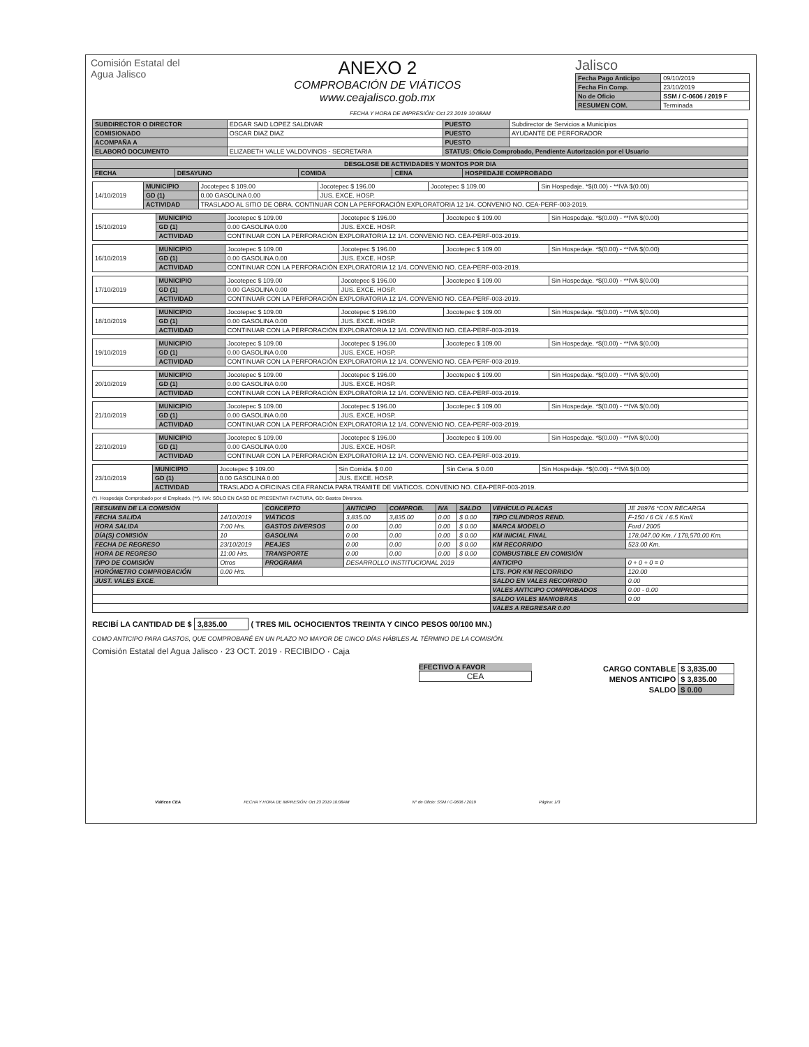Comisión Estatal del
Agua Jalisco
ANEXO 2
COMPROBACIÓN DE VIÁTICOS
www.ceajalisco.gob.mx
Jalisco
| Fecha Pago Anticipo | 09/10/2019 |
| Fecha Fin Comp. | 23/10/2019 |
| No de Oficio | SSM / C-0606 / 2019 F |
| RESUMEN COM. | Terminada |
FECHA Y HORA DE IMPRESIÓN: Oct 23 2019 10:08AM
| SUBDIRECTOR O DIRECTOR | EDGAR SAID LOPEZ SALDIVAR | PUESTO | Subdirector de Servicios a Municipios |
| COMISIONADO | OSCAR DIAZ DIAZ | PUESTO | AYUDANTE DE PERFORADOR |
| ACOMPAÑA A | | PUESTO | |
| ELABORÓ DOCUMENTO | ELIZABETH VALLE VALDOVINOS - SECRETARIA | STATUS: Oficio Comprobado, Pendiente Autorización por el Usuario | |
| DESGLOSE DE ACTIVIDADES Y MONTOS POR DIA | | | | |
| --- | --- | --- | --- | --- |
| FECHA | DESAYUNO | COMIDA | CENA | HOSPEDAJE COMPROBADO |
| 14/10/2019 | MUNICIPIO | Jocotepec $ 109.00 | Jocotepec $ 196.00 | Jocotepec $ 109.00 | Sin Hospedaje. *$(0.00) - **IVA $(0.00) |
| | GD (1) | 0.00 GASOLINA 0.00 | JUS. EXCE. HOSP. | | |
| | ACTIVIDAD | TRASLADO AL SITIO DE OBRA. CONTINUAR CON LA PERFORACIÓN EXPLORATORIA 12 1/4. CONVENIO NO. CEA-PERF-003-2019. | | | |
| 15/10/2019 | MUNICIPIO | Jocotepec $ 109.00 | Jocotepec $ 196.00 | Jocotepec $ 109.00 | Sin Hospedaje. *$(0.00) - **IVA $(0.00) |
| | GD (1) | 0.00 GASOLINA 0.00 | JUS. EXCE. HOSP. | | |
| | ACTIVIDAD | CONTINUAR CON LA PERFORACIÓN EXPLORATORIA 12 1/4. CONVENIO NO. CEA-PERF-003-2019. | | | |
| 16/10/2019 | MUNICIPIO | Jocotepec $ 109.00 | Jocotepec $ 196.00 | Jocotepec $ 109.00 | Sin Hospedaje. *$(0.00) - **IVA $(0.00) |
| | GD (1) | 0.00 GASOLINA 0.00 | JUS. EXCE. HOSP. | | |
| | ACTIVIDAD | CONTINUAR CON LA PERFORACIÓN EXPLORATORIA 12 1/4. CONVENIO NO. CEA-PERF-003-2019. | | | |
| 17/10/2019 | MUNICIPIO | Jocotepec $ 109.00 | Jocotepec $ 196.00 | Jocotepec $ 109.00 | Sin Hospedaje. *$(0.00) - **IVA $(0.00) |
| | GD (1) | 0.00 GASOLINA 0.00 | JUS. EXCE. HOSP. | | |
| | ACTIVIDAD | CONTINUAR CON LA PERFORACIÓN EXPLORATORIA 12 1/4. CONVENIO NO. CEA-PERF-003-2019. | | | |
| 18/10/2019 | MUNICIPIO | Jocotepec $ 109.00 | Jocotepec $ 196.00 | Jocotepec $ 109.00 | Sin Hospedaje. *$(0.00) - **IVA $(0.00) |
| | GD (1) | 0.00 GASOLINA 0.00 | JUS. EXCE. HOSP. | | |
| | ACTIVIDAD | CONTINUAR CON LA PERFORACIÓN EXPLORATORIA 12 1/4. CONVENIO NO. CEA-PERF-003-2019. | | | |
| 19/10/2019 | MUNICIPIO | Jocotepec $ 109.00 | Jocotepec $ 196.00 | Jocotepec $ 109.00 | Sin Hospedaje. *$(0.00) - **IVA $(0.00) |
| | GD (1) | 0.00 GASOLINA 0.00 | JUS. EXCE. HOSP. | | |
| | ACTIVIDAD | CONTINUAR CON LA PERFORACIÓN EXPLORATORIA 12 1/4. CONVENIO NO. CEA-PERF-003-2019. | | | |
| 20/10/2019 | MUNICIPIO | Jocotepec $ 109.00 | Jocotepec $ 196.00 | Jocotepec $ 109.00 | Sin Hospedaje. *$(0.00) - **IVA $(0.00) |
| | GD (1) | 0.00 GASOLINA 0.00 | JUS. EXCE. HOSP. | | |
| | ACTIVIDAD | CONTINUAR CON LA PERFORACIÓN EXPLORATORIA 12 1/4. CONVENIO NO. CEA-PERF-003-2019. | | | |
| 21/10/2019 | MUNICIPIO | Jocotepec $ 109.00 | Jocotepec $ 196.00 | Jocotepec $ 109.00 | Sin Hospedaje. *$(0.00) - **IVA $(0.00) |
| | GD (1) | 0.00 GASOLINA 0.00 | JUS. EXCE. HOSP. | | |
| | ACTIVIDAD | CONTINUAR CON LA PERFORACIÓN EXPLORATORIA 12 1/4. CONVENIO NO. CEA-PERF-003-2019. | | | |
| 22/10/2019 | MUNICIPIO | Jocotepec $ 109.00 | Jocotepec $ 196.00 | Jocotepec $ 109.00 | Sin Hospedaje. *$(0.00) - **IVA $(0.00) |
| | GD (1) | 0.00 GASOLINA 0.00 | JUS. EXCE. HOSP. | | |
| | ACTIVIDAD | CONTINUAR CON LA PERFORACIÓN EXPLORATORIA 12 1/4. CONVENIO NO. CEA-PERF-003-2019. | | | |
| 23/10/2019 | MUNICIPIO | Jocotepec $ 109.00 | Sin Comida. $ 0.00 | Sin Cena. $ 0.00 | Sin Hospedaje. *$(0.00) - **IVA $(0.00) |
| | GD (1) | 0.00 GASOLINA 0.00 | JUS. EXCE. HOSP. | | |
| | ACTIVIDAD | TRASLADO A OFICINAS CEA FRANCIA PARA TRÁMITE DE VIÁTICOS. CONVENIO NO. CEA-PERF-003-2019. | | | |
(*). Hospedaje Comprobado por el Empleado, (**). IVA: SOLO EN CASO DE PRESENTAR FACTURA, GD: Gastos Diversos.
| RESUMEN DE LA COMISIÓN | | CONCEPTO | ANTICIPO | COMPROB. | IVA | SALDO | VEHÍCULO PLACAS | JE 28976 *CON RECARGA |
| FECHA SALIDA | 14/10/2019 | VIÁTICOS | 3,835.00 | 3,835.00 | 0.00 | $ 0.00 | TIPO CILINDROS REND. | F-150 / 6 Cil. / 6.5 Km/l. |
| HORA SALIDA | 7:00 Hrs. | GASTOS DIVERSOS | 0.00 | 0.00 | 0.00 | $ 0.00 | MARCA MODELO | Ford / 2005 |
| DÍA(S) COMISIÓN | 10 | GASOLINA | 0.00 | 0.00 | 0.00 | $ 0.00 | KM INICIAL FINAL | 178,047.00 Km. / 178,570.00 Km. |
| FECHA DE REGRESO | 23/10/2019 | PEAJES | 0.00 | 0.00 | 0.00 | $ 0.00 | KM RECORRIDO | 523.00 Km. |
| HORA DE REGRESO | 11:00 Hrs. | TRANSPORTE | 0.00 | 0.00 | 0.00 | $ 0.00 | COMBUSTIBLE EN COMISIÓN | |
| TIPO DE COMISIÓN | Otros | PROGRAMA | DESARROLLO INSTITUCIONAL 2019 | | | | ANTICIPO | 0 + 0 + 0 = 0 |
| HORÓMETRO COMPROBACIÓN | 0.00 Hrs. | | | | | | LTS. POR KM RECORRIDO | 120.00 |
| JUST. VALES EXCE. | | | | | | | SALDO EN VALES RECORRIDO | 0.00 |
| | | | | | | | VALES ANTICIPO COMPROBADOS | 0.00 - 0.00 |
| | | | | | | | SALDO VALES MANIOBRAS | 0.00 |
| | | | | | | | VALES A REGRESAR 0.00 | |
RECIBÍ LA CANTIDAD DE $ 3,835.00 ( TRES MIL OCHOCIENTOS TREINTA Y CINCO PESOS 00/100 MN.)
COMO ANTICIPO PARA GASTOS, QUE COMPROBARÉ EN UN PLAZO NO MAYOR DE CINCO DÍAS HÁBILES AL TÉRMINO DE LA COMISIÓN.
Comisión Estatal del Agua Jalisco · 23 OCT. 2019 · RECIBIDO · Caja
EFECTIVO A FAVOR
CEA
| CARGO CONTABLE | $ 3,835.00 |
| MENOS ANTICIPO | $ 3,835.00 |
| SALDO | $ 0.00 |
Viáticos CEA FECHA Y HORA DE IMPRESIÓN: Oct 23 2019 10:08AM N° de Oficio: SSM / C-0606 / 2019 Página: 1/3